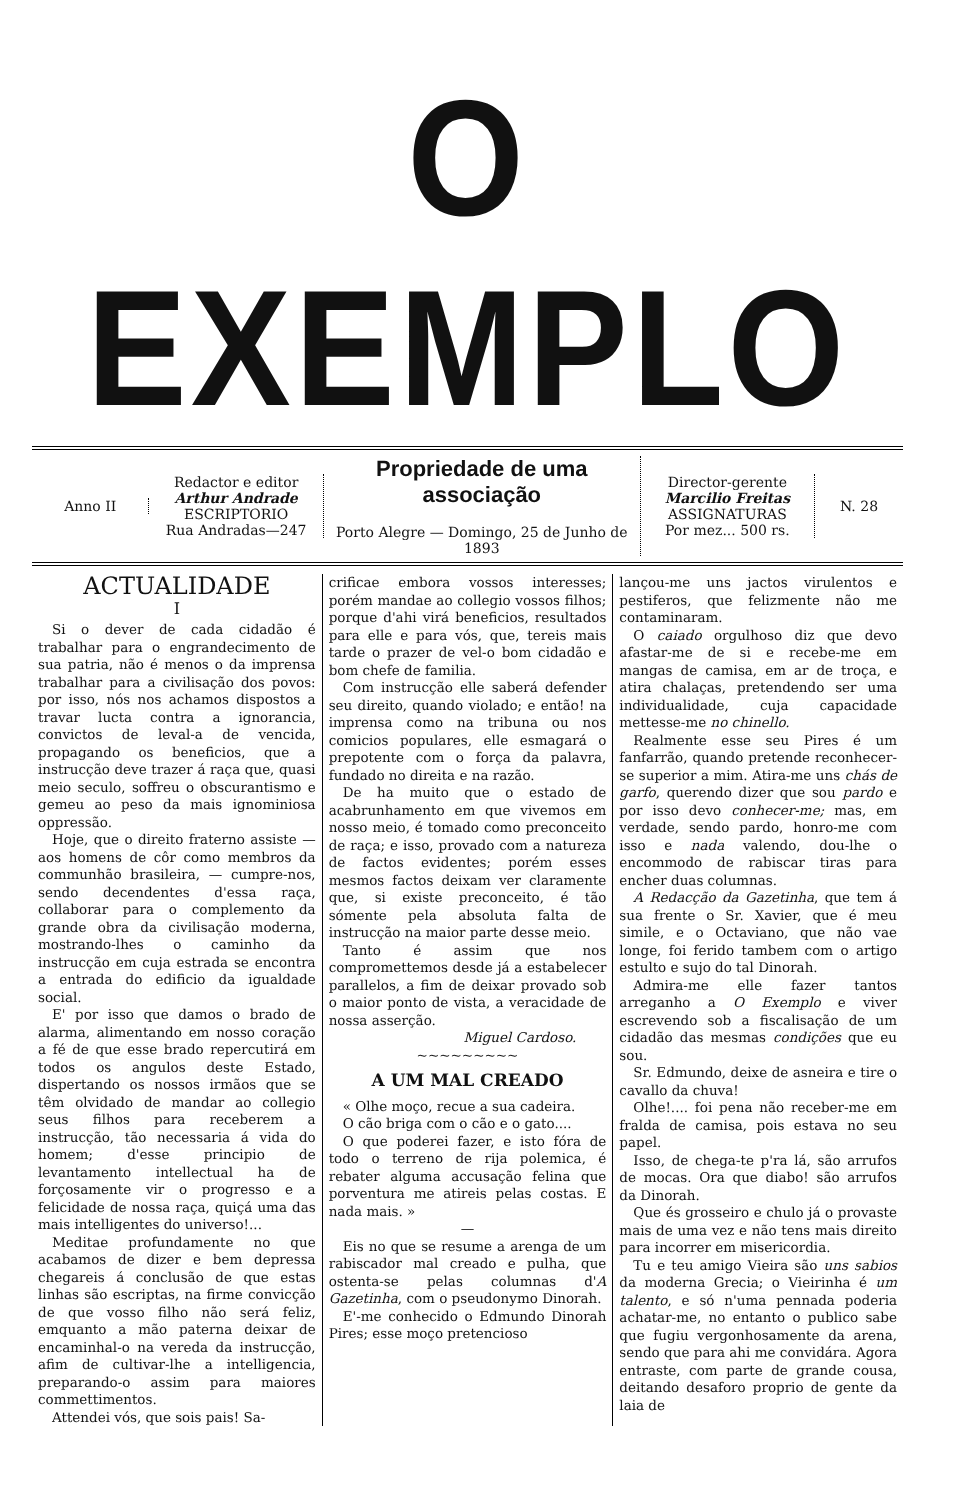O EXEMPLO
Anno II
Redactor e editor
Arthur Andrade
ESCRIPTORIO
Rua Andradas—247
Propriedade de uma associação
Porto Alegre — Domingo, 25 de Junho de 1893
Director-gerente
Marcilio Freitas
ASSIGNATURAS
Por mez... 500 rs.
N. 28
ACTUALIDADE
I
Si o dever de cada cidadão é trabalhar para o engrandecimento de sua patria, não é menos o da imprensa trabalhar para a civilisação dos povos: por isso, nós nos achamos dispostos a travar lucta contra a ignorancia, convictos de leval-a de vencida, propagando os beneficios, que a instrucção deve trazer á raça que, quasi meio seculo, soffreu o obscurantismo e gemeu ao peso da mais ignominiosa oppressão.
Hoje, que o direito fraterno assiste — aos homens de côr como membros da communhão brasileira, — cumpre-nos, sendo decendentes d'essa raça, collaborar para o complemento da grande obra da civilisação moderna, mostrando-lhes o caminho da instrucção em cuja estrada se encontra a entrada do edificio da igualdade social.
E' por isso que damos o brado de alarma, alimentando em nosso coração a fé de que esse brado repercutirá em todos os angulos deste Estado, dispertando os nossos irmãos que se têm olvidado de mandar ao collegio seus filhos para receberem a instrucção, tão necessaria á vida do homem; d'esse principio de levantamento intellectual ha de forçosamente vir o progresso e a felicidade de nossa raça, quiçá uma das mais intelligentes do universo!...
Meditae profundamente no que acabamos de dizer e bem depressa chegareis á conclusão de que estas linhas são escriptas, na firme convicção de que vosso filho não será feliz, emquanto a mão paterna deixar de encaminhal-o na vereda da instrucção, afim de cultivar-lhe a intelligencia, preparando-o assim para maiores commettimentos.
Attendei vós, que sois pais! Sa-
crificae embora vossos interesses; porém mandae ao collegio vossos filhos; porque d'ahi virá beneficios, resultados para elle e para vós, que, tereis mais tarde o prazer de vel-o bom cidadão e bom chefe de familia.
Com instrucção elle saberá defender seu direito, quando violado; e então! na imprensa como na tribuna ou nos comicios populares, elle esmagará o prepotente com o força da palavra, fundado no direita e na razão.
De ha muito que o estado de acabrunhamento em que vivemos em nosso meio, é tomado como preconceito de raça; e isso, provado com a natureza de factos evidentes; porém esses mesmos factos deixam ver claramente que, si existe preconceito, é tão sómente pela absoluta falta de instrucção na maior parte desse meio.
Tanto é assim que nos compromettemos desde já a estabelecer parallelos, a fim de deixar provado sob o maior ponto de vista, a veracidade de nossa asserção.
Miguel Cardoso.
~~~~~~~~~
A UM MAL CREADO
« Olhe moço, recue a sua cadeira.
O cão briga com o cão e o gato....
O que poderei fazer, e isto fóra de todo o terreno de rija polemica, é rebater alguma accusação felina que porventura me atireis pelas costas. E nada mais. »
—
Eis no que se resume a arenga de um rabiscador mal creado e pulha, que ostenta-se pelas columnas d'A Gazetinha, com o pseudonymo Dinorah.
E'-me conhecido o Edmundo Dinorah Pires; esse moço pretencioso
lançou-me uns jactos virulentos e pestiferos, que felizmente não me contaminaram.
O caiado orgulhoso diz que devo afastar-me de si e recebe-me em mangas de camisa, em ar de troça, e atira chalaças, pretendendo ser uma individualidade, cuja capacidade mettesse-me no chinello.
Realmente esse seu Pires é um fanfarrão, quando pretende reconhecer-se superior a mim. Atira-me uns chás de garfo, querendo dizer que sou pardo e por isso devo conhecer-me; mas, em verdade, sendo pardo, honro-me com isso e nada valendo, dou-lhe o encommodo de rabiscar tiras para encher duas columnas.
A Redacção da Gazetinha, que tem á sua frente o Sr. Xavier, que é meu simile, e o Octaviano, que não vae longe, foi ferido tambem com o artigo estulto e sujo do tal Dinorah.
Admira-me elle fazer tantos arreganho a O Exemplo e viver escrevendo sob a fiscalisação de um cidadão das mesmas condições que eu sou.
Sr. Edmundo, deixe de asneira e tire o cavallo da chuva!
Olhe!.... foi pena não receber-me em fralda de camisa, pois estava no seu papel.
Isso, de chega-te p'ra lá, são arrufos de mocas. Ora que diabo! são arrufos da Dinorah.
Que és grosseiro e chulo já o provaste mais de uma vez e não tens mais direito para incorrer em misericordia.
Tu e teu amigo Vieira são uns sabios da moderna Grecia; o Vieirinha é um talento, e só n'uma pennada poderia achatar-me, no entanto o publico sabe que fugiu vergonhosamente da arena, sendo que para ahi me convidára. Agora entraste, com parte de grande cousa, deitando desaforo proprio de gente da laia de